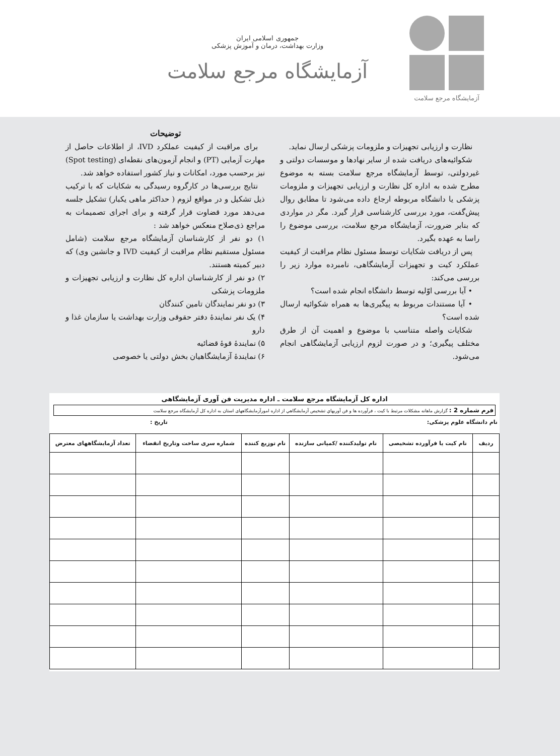آزمایشگاه مرجع سلامت
جمهوری اسلامی ایران
وزارت بهداشت، درمان و آموزش پزشکی
آزمایشگاه مرجع سلامت
نظارت و ارزیابی تجهیزات و ملزومات پزشکی ارسال نماید.
شکوائیه‌های دریافت شده از سایر نهادها و موسسات دولتی و غیردولتی، توسط آزمایشگاه مرجع سلامت بسته به موضوع مطرح شده به اداره کل نظارت و ارزیابی تجهیزات و ملزومات پزشکی یا دانشگاه مربوطه ارجاع داده می‌شود تا مطابق روال پیش‌گفت، مورد بررسی کارشناسی قرار گیرد. مگر در مواردی که بنابر ضرورت، آزمایشگاه مرجع سلامت، بررسی موضوع را راسا به عهده بگیرد.
پس از دریافت شکایات توسط مسئول نظام مراقبت از کیفیت عملکرد کیت و تجهیزات آزمایشگاهی، نامبرده موارد زیر را بررسی می‌کند:
• آیا بررسی اوّلیه توسط دانشگاه انجام شده است؟
• آیا مستندات مربوط به پیگیری‌ها به همراه شکوائیه ارسال شده است؟
شکایات واصله متناسب با موضوع و اهمیت آن از طرق مختلف پیگیری؛ و در صورت لزوم ارزیابی آزمایشگاهی انجام می‌شود.
توضیحات
برای مراقبت از کیفیت عملکرد IVD، از اطلاعات حاصل از مهارت آزمایی (PT) و انجام آزمون‌های نقطه‌ای (Spot testing) نیز برحسب مورد، امکانات و نیاز کشور استفاده خواهد شد.
نتایج بررسی‌ها در کارگروه رسیدگی به شکایات که با ترکیب ذیل تشکیل و در مواقع لزوم ( حداکثر ماهی یکبار) تشکیل جلسه می‌دهد مورد قضاوت قرار گرفته و برای اجرای تصمیمات به مراجع ذی‌صلاح منعکس خواهد شد :
۱) دو نفر از کارشناسان آزمایشگاه مرجع سلامت (شامل مسئول مستقیم نظام مراقبت از کیفیت IVD و جانشین وی) که دبیر کمیته هستند.
۲) دو نفر از کارشناسان اداره کل نظارت و ارزیابی تجهیزات و ملزومات پزشکی
۳) دو نفر نمایندگان تامین کنندگان
۴) یک نفر نمایندهٔ دفتر حقوقی وزارت بهداشت یا سازمان غذا و دارو
۵) نمایندهٔ قوهٔ قضائیه
۶) نمایندهٔ آزمایشگاهیان بخش دولتی یا خصوصی
اداره کل آزمایشگاه مرجع سلامت ـ اداره مدیریت فن آوری آزمایشگاهی
فرم شماره 2 : گزارش ماهانه مشکلات مرتبط با کیت ، فرآورده ها و فن آوریهاي تشخیص آزمایشگاهي از اداره امورآزمایشگاههای استان به اداره کل آزمایشگاه مرجع سلامت
نام دانشگاه علوم پزشکی: تاریخ :
| ردیف | نام کیت یا فرآورده تشخیصی | نام تولیدکننده /کمپانی سازنده | نام توزیع کننده | شماره سری ساخت وتاریخ انقضاء | تعداد آزمایشگاههای معترض |
| --- | --- | --- | --- | --- | --- |